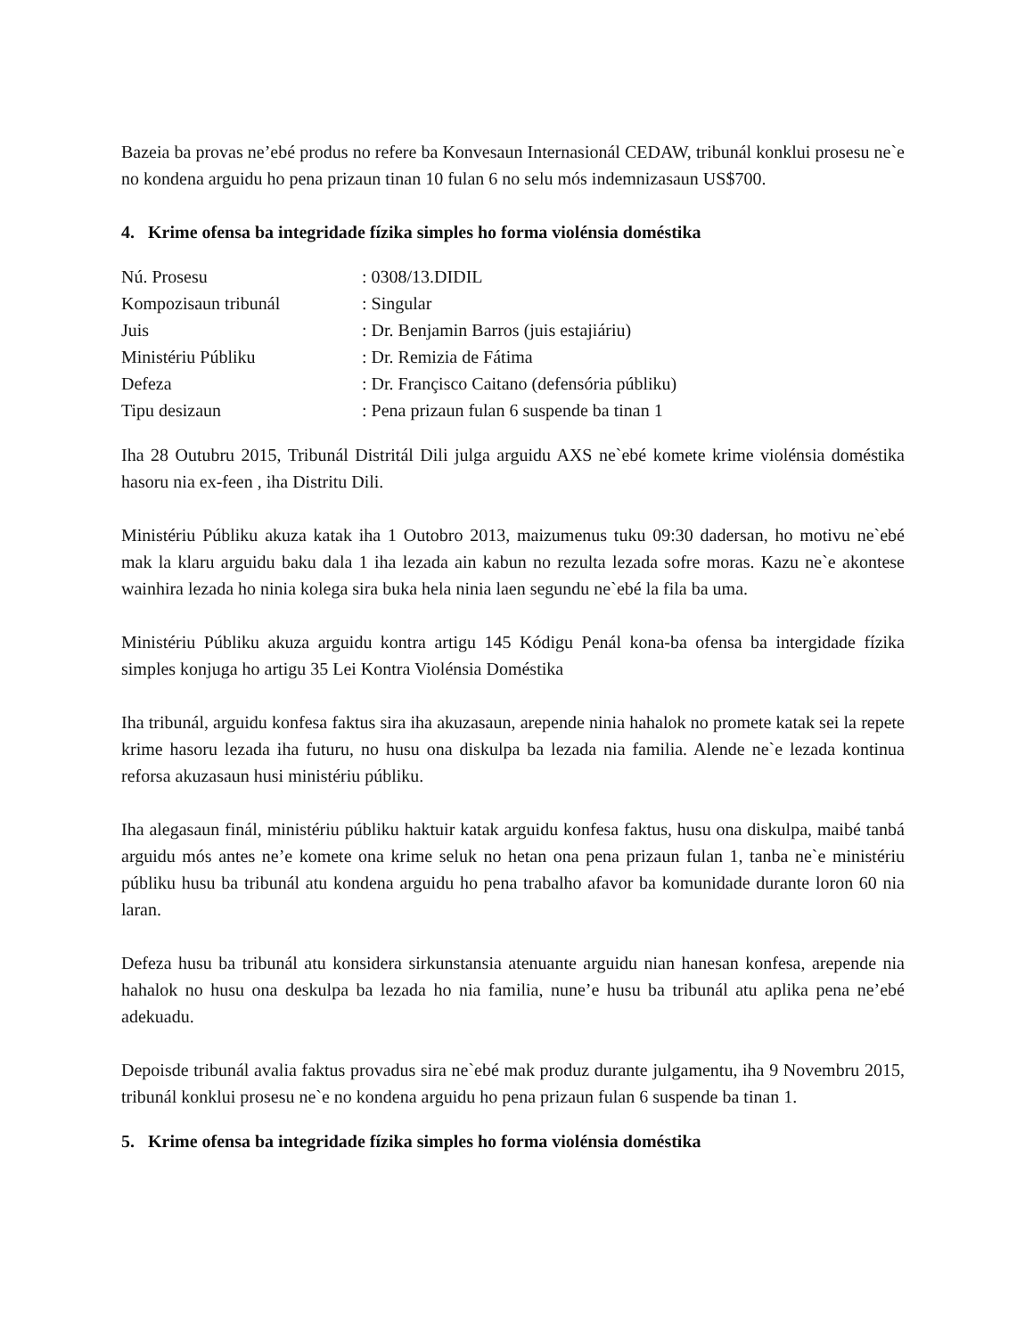Bazeia ba provas ne’ebé produs no refere ba Konvesaun Internasionál CEDAW, tribunál konklui prosesu ne`e no kondena arguidu ho pena prizaun tinan 10 fulan 6 no selu mós indemnizasaun US$700.
4. Krime ofensa ba integridade fízika simples ho forma violénsia doméstika
| Nú. Prosesu | : 0308/13.DIDIL |
| Kompozisaun tribunál | : Singular |
| Juis | : Dr. Benjamin Barros (juis estajiáriu) |
| Ministériu Públiku | : Dr. Remizia de Fátima |
| Defeza | : Dr. Françisco Caitano (defensória públiku) |
| Tipu desizaun | : Pena prizaun fulan 6 suspende ba tinan 1 |
Iha 28 Outubru 2015, Tribunál Distritál Dili julga arguidu AXS ne`ebé komete krime violénsia doméstika hasoru nia ex-feen , iha Distritu Dili.
Ministériu Públiku akuza katak iha 1 Outobro 2013, maizumenus tuku 09:30 dadersan, ho motivu ne`ebé mak la klaru arguidu baku dala 1 iha lezada ain kabun no rezulta lezada sofre moras. Kazu ne`e akontese wainhira lezada ho ninia kolega sira buka hela ninia laen segundu ne`ebé la fila ba uma.
Ministériu Públiku akuza arguidu kontra artigu 145 Kódigu Penál kona-ba ofensa ba intergidade fízika simples konjuga ho artigu 35 Lei Kontra Violénsia Doméstika
Iha tribunál, arguidu konfesa faktus sira iha akuzasaun, arepende ninia hahalok no promete katak sei la repete krime hasoru lezada iha futuru, no husu ona diskulpa ba lezada nia familia. Alende ne`e lezada kontinua reforsa akuzasaun husi ministériu públiku.
Iha alegasaun finál, ministériu públiku haktuir katak arguidu konfesa faktus, husu ona diskulpa, maibé tanbá arguidu mós antes ne’e komete ona krime seluk no hetan ona pena prizaun fulan 1, tanba ne`e ministériu públiku husu ba tribunál atu kondena arguidu ho pena trabalho afavor ba komunidade durante loron 60 nia laran.
Defeza husu ba tribunál atu konsidera sirkunstansia atenuante arguidu nian hanesan konfesa, arepende nia hahalok no husu ona deskulpa ba lezada ho nia familia, nune’e husu ba tribunál atu aplika pena ne’ebé adekuadu.
Depoisde tribunál avalia faktus provadus sira ne`ebé mak produz durante julgamentu, iha 9 Novembru 2015, tribunál konklui prosesu ne`e no kondena arguidu ho pena prizaun fulan 6 suspende ba tinan 1.
5. Krime ofensa ba integridade fízika simples ho forma violénsia doméstika